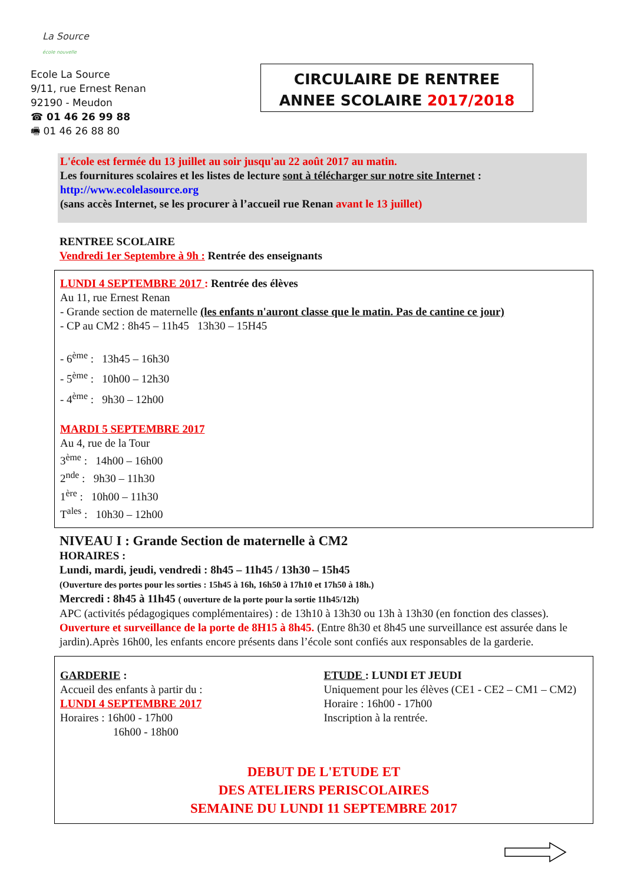La Source
école nouvelle
Ecole La Source
9/11, rue Ernest Renan
92190 - Meudon
☎ 01 46 26 99 88
🖷 01 46 26 88 80
CIRCULAIRE DE RENTREE
ANNEE SCOLAIRE 2017/2018
L'école est fermée du 13 juillet au soir jusqu'au 22 août 2017 au matin.
Les fournitures scolaires et les listes de lecture sont à télécharger sur notre site Internet :
http://www.ecolelasource.org
(sans accès Internet, se les procurer à l’accueil rue Renan avant le 13 juillet)
RENTREE SCOLAIRE
Vendredi 1er Septembre à 9h : Rentrée des enseignants
LUNDI 4 SEPTEMBRE 2017 : Rentrée des élèves
Au 11, rue Ernest Renan
- Grande section de maternelle (les enfants n'auront classe que le matin. Pas de cantine ce jour)
- CP au CM2 : 8h45 – 11h45 13h30 – 15H45
- 6<sup>ème</sup> : 13h45 – 16h30
- 5<sup>ème</sup> : 10h00 – 12h30
- 4<sup>ème</sup> : 9h30 – 12h00
MARDI 5 SEPTEMBRE 2017
Au 4, rue de la Tour
3<sup>ème</sup> : 14h00 – 16h00
2<sup>nde</sup> : 9h30 – 11h30
1<sup>ère</sup> : 10h00 – 11h30
T<sup>ales</sup> : 10h30 – 12h00
NIVEAU I : Grande Section de maternelle à CM2
HORAIRES :
Lundi, mardi, jeudi, vendredi : 8h45 – 11h45 / 13h30 – 15h45
(Ouverture des portes pour les sorties : 15h45 à 16h, 16h50 à 17h10 et 17h50 à 18h.)
Mercredi : 8h45 à 11h45 ( ouverture de la porte pour la sortie 11h45/12h)
APC (activités pédagogiques complémentaires) : de 13h10 à 13h30 ou 13h à 13h30 (en fonction des classes).
Ouverture et surveillance de la porte de 8H15 à 8h45. (Entre 8h30 et 8h45 une surveillance est assurée dans le jardin).Après 16h00, les enfants encore présents dans l’école sont confiés aux responsables de la garderie.
GARDERIE :
Accueil des enfants à partir du :
LUNDI 4 SEPTEMBRE 2017
Horaires : 16h00 - 17h00
16h00 - 18h00
ETUDE : LUNDI ET JEUDI
Uniquement pour les élèves (CE1 - CE2 – CM1 – CM2)
Horaire : 16h00 - 17h00
Inscription à la rentrée.
DEBUT DE L'ETUDE ET
DES ATELIERS PERISCOLAIRES
SEMAINE DU LUNDI 11 SEPTEMBRE 2017